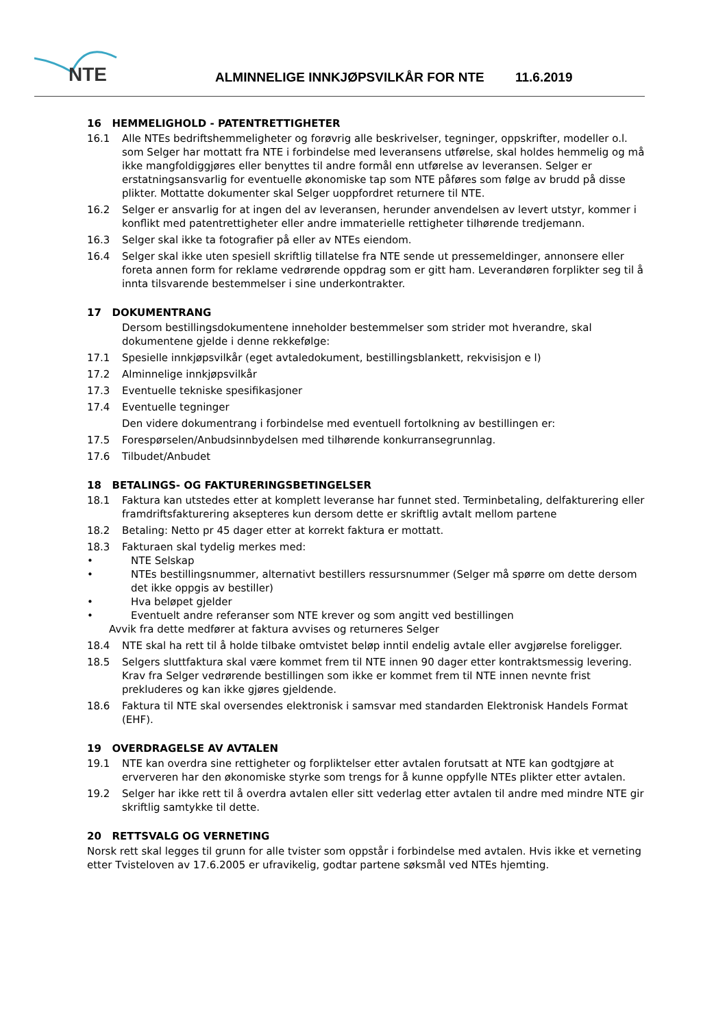NTE
ALMINNELIGE INNKJØPSVILKÅR FOR NTE 11.6.2019
16 HEMMELIGHOLD - PATENTRETTIGHETER
16.1 Alle NTEs bedriftshemmeligheter og forøvrig alle beskrivelser, tegninger, oppskrifter, modeller o.l. som Selger har mottatt fra NTE i forbindelse med leveransens utførelse, skal holdes hemmelig og må ikke mangfoldiggjøres eller benyttes til andre formål enn utførelse av leveransen. Selger er erstatningsansvarlig for eventuelle økonomiske tap som NTE påføres som følge av brudd på disse plikter. Mottatte dokumenter skal Selger uoppfordret returnere til NTE.
16.2 Selger er ansvarlig for at ingen del av leveransen, herunder anvendelsen av levert utstyr, kommer i konflikt med patentrettigheter eller andre immaterielle rettigheter tilhørende tredjemann.
16.3 Selger skal ikke ta fotografier på eller av NTEs eiendom.
16.4 Selger skal ikke uten spesiell skriftlig tillatelse fra NTE sende ut pressemeldinger, annonsere eller foreta annen form for reklame vedrørende oppdrag som er gitt ham. Leverandøren forplikter seg til å innta tilsvarende bestemmelser i sine underkontrakter.
17 DOKUMENTRANG
Dersom bestillingsdokumentene inneholder bestemmelser som strider mot hverandre, skal dokumentene gjelde i denne rekkefølge:
17.1 Spesielle innkjøpsvilkår (eget avtaledokument, bestillingsblankett, rekvisisjon e l)
17.2 Alminnelige innkjøpsvilkår
17.3 Eventuelle tekniske spesifikasjoner
17.4 Eventuelle tegninger
Den videre dokumentrang i forbindelse med eventuell fortolkning av bestillingen er:
17.5 Forespørselen/Anbudsinnbydelsen med tilhørende konkurransegrunnlag.
17.6 Tilbudet/Anbudet
18 BETALINGS- OG FAKTURERINGSBETINGELSER
18.1 Faktura kan utstedes etter at komplett leveranse har funnet sted. Terminbetaling, delfakturering eller framdriftsfakturering aksepteres kun dersom dette er skriftlig avtalt mellom partene
18.2 Betaling: Netto pr 45 dager etter at korrekt faktura er mottatt.
18.3 Fakturaen skal tydelig merkes med:
• NTE Selskap
• NTEs bestillingsnummer, alternativt bestillers ressursnummer (Selger må spørre om dette dersom det ikke oppgis av bestiller)
• Hva beløpet gjelder
• Eventuelt andre referanser som NTE krever og som angitt ved bestillingen
Avvik fra dette medfører at faktura avvises og returneres Selger
18.4 NTE skal ha rett til å holde tilbake omtvistet beløp inntil endelig avtale eller avgjørelse foreligger.
18.5 Selgers sluttfaktura skal være kommet frem til NTE innen 90 dager etter kontraktsmessig levering.
Krav fra Selger vedrørende bestillingen som ikke er kommet frem til NTE innen nevnte frist prekluderes og kan ikke gjøres gjeldende.
18.6 Faktura til NTE skal oversendes elektronisk i samsvar med standarden Elektronisk Handels Format (EHF).
19 OVERDRAGELSE AV AVTALEN
19.1 NTE kan overdra sine rettigheter og forpliktelser etter avtalen forutsatt at NTE kan godtgjøre at erververen har den økonomiske styrke som trengs for å kunne oppfylle NTEs plikter etter avtalen.
19.2 Selger har ikke rett til å overdra avtalen eller sitt vederlag etter avtalen til andre med mindre NTE gir skriftlig samtykke til dette.
20 RETTSVALG OG VERNETING
Norsk rett skal legges til grunn for alle tvister som oppstår i forbindelse med avtalen. Hvis ikke et verneting etter Tvisteloven av 17.6.2005 er ufravikelig, godtar partene søksmål ved NTEs hjemting.